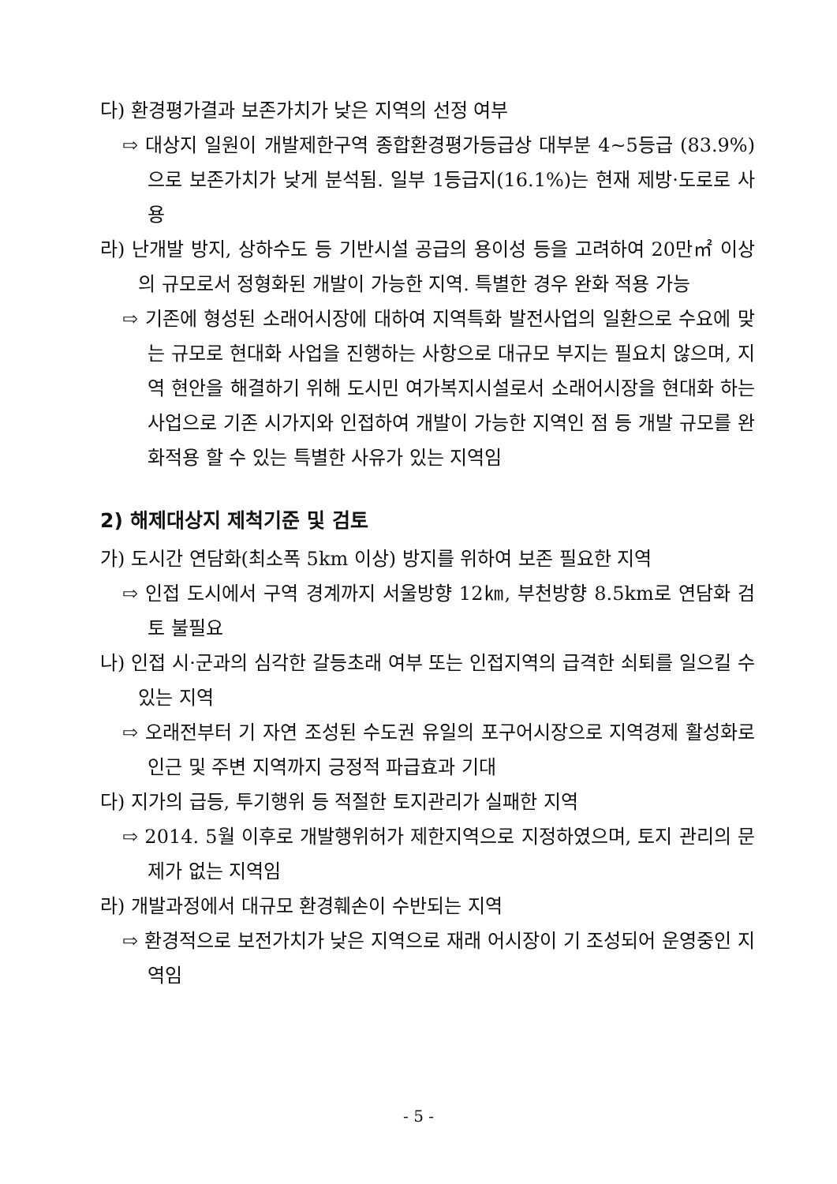다) 환경평가결과 보존가치가 낮은 지역의 선정 여부
⇨ 대상지 일원이 개발제한구역 종합환경평가등급상 대부분 4~5등급 (83.9%)으로 보존가치가 낮게 분석됨. 일부 1등급지(16.1%)는 현재 제방·도로로 사용
라) 난개발 방지, 상하수도 등 기반시설 공급의 용이성 등을 고려하여 20만㎡ 이상의 규모로서 정형화된 개발이 가능한 지역. 특별한 경우 완화 적용 가능
⇨ 기존에 형성된 소래어시장에 대하여 지역특화 발전사업의 일환으로 수요에 맞는 규모로 현대화 사업을 진행하는 사항으로 대규모 부지는 필요치 않으며, 지역 현안을 해결하기 위해 도시민 여가복지시설로서 소래어시장을 현대화 하는 사업으로 기존 시가지와 인접하여 개발이 가능한 지역인 점 등 개발 규모를 완화적용 할 수 있는 특별한 사유가 있는 지역임
2) 해제대상지 제척기준 및 검토
가) 도시간 연담화(최소폭 5km 이상) 방지를 위하여 보존 필요한 지역
⇨ 인접 도시에서 구역 경계까지 서울방향 12㎞, 부천방향 8.5km로 연담화 검토 불필요
나) 인접 시·군과의 심각한 갈등초래 여부 또는 인접지역의 급격한 쇠퇴를 일으킬 수 있는 지역
⇨ 오래전부터 기 자연 조성된 수도권 유일의 포구어시장으로 지역경제 활성화로 인근 및 주변 지역까지 긍정적 파급효과 기대
다) 지가의 급등, 투기행위 등 적절한 토지관리가 실패한 지역
⇨ 2014. 5월 이후로 개발행위허가 제한지역으로 지정하였으며, 토지 관리의 문제가 없는 지역임
라) 개발과정에서 대규모 환경훼손이 수반되는 지역
⇨ 환경적으로 보전가치가 낮은 지역으로 재래 어시장이 기 조성되어 운영중인 지역임
- 5 -